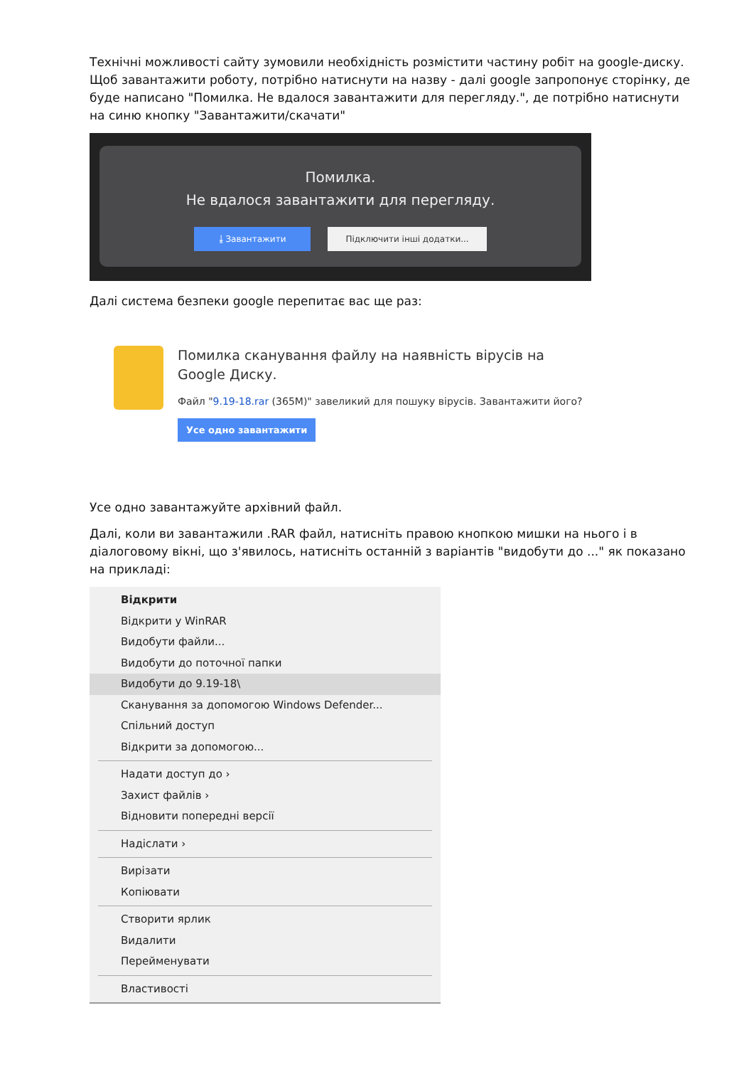Технічні можливості сайту зумовили необхідність розмістити частину робіт на google-диску. Щоб завантажити роботу, потрібно натиснути на назву - далі google запропонує сторінку, де буде написано "Помилка. Не вдалося завантажити для перегляду.", де потрібно натиснути на синю кнопку "Завантажити/скачати"
Помилка.
Не вдалося завантажити для перегляду.
⤓ Завантажити Підключити інші додатки...
Далі система безпеки google перепитає вас ще раз:
Помилка сканування файлу на наявність вірусів на Google Диску.
Файл "9.19-18.rar (365M)" завеликий для пошуку вірусів. Завантажити його?
Усе одно завантажити
Усе одно завантажуйте архівний файл.
Далі, коли ви завантажили .RAR файл, натисніть правою кнопкою мишки на нього і в діалоговому вікні, що з'явилось, натисніть останній з варіантів "видобути до ..." як показано на прикладі:
Відкрити
Відкрити у WinRAR
Видобути файли...
Видобути до поточної папки
Видобути до 9.19-18\
Сканування за допомогою Windows Defender...
Спільний доступ
Відкрити за допомогою...
Надати доступ до ›
Захист файлів ›
Відновити попередні версії
Надіслати ›
Вирізати
Копіювати
Створити ярлик
Видалити
Перейменувати
Властивості